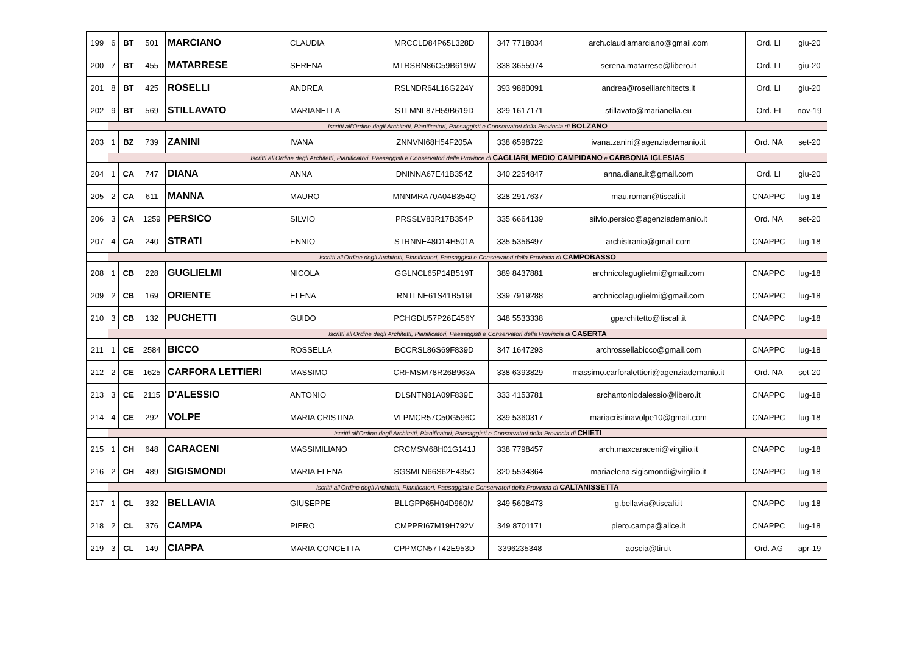| 199 | 6 | BT | 501 | MARCIANO | CLAUDIA | MRCCLD84P65L328D | 347 7718034 | arch.claudiamarciano@gmail.com | Ord. LI | giu-20 |
| 200 | 7 | BT | 455 | MATARRESE | SERENA | MTRSRN86C59B619W | 338 3655974 | serena.matarrese@libero.it | Ord. LI | giu-20 |
| 201 | 8 | BT | 425 | ROSELLI | ANDREA | RSLNDR64L16G224Y | 393 9880091 | andrea@roselliarchitects.it | Ord. LI | giu-20 |
| 202 | 9 | BT | 569 | STILLAVATO | MARIANELLA | STLMNL87H59B619D | 329 1617171 | stillavato@marianella.eu | Ord. FI | nov-19 |
| | Iscritti all'Ordine degli Architetti, Pianificatori, Paesaggisti e Conservatori della Provincia di BOLZANO | | | | | | | | | |
| 203 | 1 | BZ | 739 | ZANINI | IVANA | ZNNVNI68H54F205A | 338 6598722 | ivana.zanini@agenziademanio.it | Ord. NA | set-20 |
| | Iscritti all'Ordine degli Architetti, Pianificatori, Paesaggisti e Conservatori delle Province di CAGLIARI , MEDIO CAMPIDANO e CARBONIA IGLESIAS | | | | | | | | | |
| 204 | 1 | CA | 747 | DIANA | ANNA | DNINNA67E41B354Z | 340 2254847 | anna.diana.it@gmail.com | Ord. LI | giu-20 |
| 205 | 2 | CA | 611 | MANNA | MAURO | MNNMRA70A04B354Q | 328 2917637 | mau.roman@tiscali.it | CNAPPC | lug-18 |
| 206 | 3 | CA | 1259 | PERSICO | SILVIO | PRSSLV83R17B354P | 335 6664139 | silvio.persico@agenziademanio.it | Ord. NA | set-20 |
| 207 | 4 | CA | 240 | STRATI | ENNIO | STRNNE48D14H501A | 335 5356497 | archistranio@gmail.com | CNAPPC | lug-18 |
| | Iscritti all'Ordine degli Architetti, Pianificatori, Paesaggisti e Conservatori della Provincia di CAMPOBASSO | | | | | | | | | |
| 208 | 1 | CB | 228 | GUGLIELMI | NICOLA | GGLNCL65P14B519T | 389 8437881 | archnicolaguglielmi@gmail.com | CNAPPC | lug-18 |
| 209 | 2 | CB | 169 | ORIENTE | ELENA | RNTLNE61S41B519I | 339 7919288 | archnicolaguglielmi@gmail.com | CNAPPC | lug-18 |
| 210 | 3 | CB | 132 | PUCHETTI | GUIDO | PCHGDU57P26E456Y | 348 5533338 | gparchitetto@tiscali.it | CNAPPC | lug-18 |
| | Iscritti all'Ordine degli Architetti, Pianificatori, Paesaggisti e Conservatori della Provincia di CASERTA | | | | | | | | | |
| 211 | 1 | CE | 2584 | BICCO | ROSSELLA | BCCRSL86S69F839D | 347 1647293 | archrossellabicco@gmail.com | CNAPPC | lug-18 |
| 212 | 2 | CE | 1625 | CARFORA LETTIERI | MASSIMO | CRFMSM78R26B963A | 338 6393829 | massimo.carforalettieri@agenziademanio.it | Ord. NA | set-20 |
| 213 | 3 | CE | 2115 | D'ALESSIO | ANTONIO | DLSNTN81A09F839E | 333 4153781 | archantoniodalessio@libero.it | CNAPPC | lug-18 |
| 214 | 4 | CE | 292 | VOLPE | MARIA CRISTINA | VLPMCR57C50G596C | 339 5360317 | mariacristinavolpe10@gmail.com | CNAPPC | lug-18 |
| | Iscritti all'Ordine degli Architetti, Pianificatori, Paesaggisti e Conservatori della Provincia di CHIETI | | | | | | | | | |
| 215 | 1 | CH | 648 | CARACENI | MASSIMILIANO | CRCMSM68H01G141J | 338 7798457 | arch.maxcaraceni@virgilio.it | CNAPPC | lug-18 |
| 216 | 2 | CH | 489 | SIGISMONDI | MARIA ELENA | SGSMLN66S62E435C | 320 5534364 | mariaelena.sigismondi@virgilio.it | CNAPPC | lug-18 |
| | Iscritti all'Ordine degli Architetti, Pianificatori, Paesaggisti e Conservatori della Provincia di CALTANISSETTA | | | | | | | | | |
| 217 | 1 | CL | 332 | BELLAVIA | GIUSEPPE | BLLGPP65H04D960M | 349 5608473 | g.bellavia@tiscali.it | CNAPPC | lug-18 |
| 218 | 2 | CL | 376 | CAMPA | PIERO | CMPPRI67M19H792V | 349 8701171 | piero.campa@alice.it | CNAPPC | lug-18 |
| 219 | 3 | CL | 149 | CIAPPA | MARIA CONCETTA | CPPMCN57T42E953D | 3396235348 | aoscia@tin.it | Ord. AG | apr-19 |